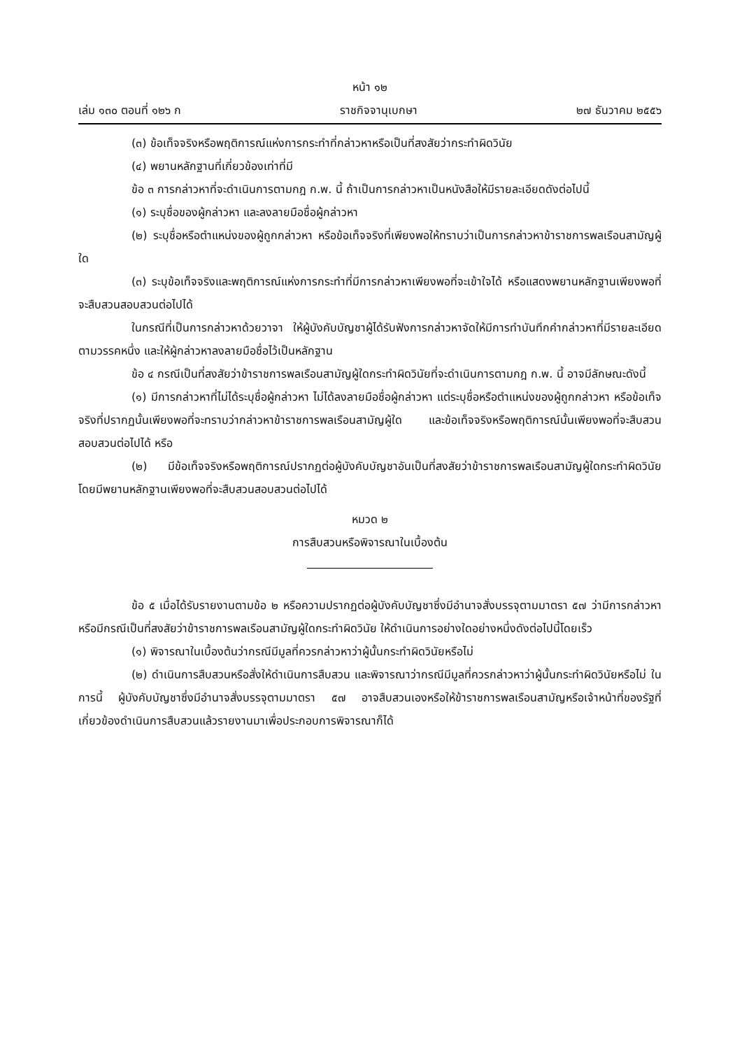หน้า ๑๒
เล่ม ๑๓๐ ตอนที่ ๑๒๖ ก ราชกิจจานุเบกษา ๒๗ ธันวาคม ๒๕๕๖
(๓) ข้อเท็จจริงหรือพฤติการณ์แห่งการกระทำที่กล่าวหาหรือเป็นที่สงสัยว่ากระทำผิดวินัย
(๔) พยานหลักฐานที่เกี่ยวข้องเท่าที่มี
ข้อ ๓ การกล่าวหาที่จะดำเนินการตามกฎ ก.พ. นี้ ถ้าเป็นการกล่าวหาเป็นหนังสือให้มีรายละเอียดดังต่อไปนี้
(๑) ระบุชื่อของผู้กล่าวหา และลงลายมือชื่อผู้กล่าวหา
(๒) ระบุชื่อหรือตำแหน่งของผู้ถูกกล่าวหา หรือข้อเท็จจริงที่เพียงพอให้ทราบว่าเป็นการกล่าวหาข้าราชการพลเรือนสามัญผู้ใด
(๓) ระบุข้อเท็จจริงและพฤติการณ์แห่งการกระทำที่มีการกล่าวหาเพียงพอที่จะเข้าใจได้ หรือแสดงพยานหลักฐานเพียงพอที่จะสืบสวนสอบสวนต่อไปได้
ในกรณีที่เป็นการกล่าวหาด้วยวาจา ให้ผู้บังคับบัญชาผู้ได้รับฟังการกล่าวหาจัดให้มีการทำบันทึกคำกล่าวหาที่มีรายละเอียดตามวรรคหนึ่ง และให้ผู้กล่าวหาลงลายมือชื่อไว้เป็นหลักฐาน
ข้อ ๔ กรณีเป็นที่สงสัยว่าข้าราชการพลเรือนสามัญผู้ใดกระทำผิดวินัยที่จะดำเนินการตามกฎ ก.พ. นี้ อาจมีลักษณะดังนี้
(๑) มีการกล่าวหาที่ไม่ได้ระบุชื่อผู้กล่าวหา ไม่ได้ลงลายมือชื่อผู้กล่าวหา แต่ระบุชื่อหรือตำแหน่งของผู้ถูกกล่าวหา หรือข้อเท็จจริงที่ปรากฏนั้นเพียงพอที่จะทราบว่ากล่าวหาข้าราชการพลเรือนสามัญผู้ใด และข้อเท็จจริงหรือพฤติการณ์นั้นเพียงพอที่จะสืบสวนสอบสวนต่อไปได้ หรือ
(๒) มีข้อเท็จจริงหรือพฤติการณ์ปรากฏต่อผู้บังคับบัญชาอันเป็นที่สงสัยว่าข้าราชการพลเรือนสามัญผู้ใดกระทำผิดวินัย โดยมีพยานหลักฐานเพียงพอที่จะสืบสวนสอบสวนต่อไปได้
หมวด ๒
การสืบสวนหรือพิจารณาในเบื้องต้น
ข้อ ๕ เมื่อได้รับรายงานตามข้อ ๒ หรือความปรากฏต่อผู้บังคับบัญชาซึ่งมีอำนาจสั่งบรรจุตามมาตรา ๕๗ ว่ามีการกล่าวหาหรือมีกรณีเป็นที่สงสัยว่าข้าราชการพลเรือนสามัญผู้ใดกระทำผิดวินัย ให้ดำเนินการอย่างใดอย่างหนึ่งดังต่อไปนี้โดยเร็ว
(๑) พิจารณาในเบื้องต้นว่ากรณีมีมูลที่ควรกล่าวหาว่าผู้นั้นกระทำผิดวินัยหรือไม่
(๒) ดำเนินการสืบสวนหรือสั่งให้ดำเนินการสืบสวน และพิจารณาว่ากรณีมีมูลที่ควรกล่าวหาว่าผู้นั้นกระทำผิดวินัยหรือไม่ ในการนี้ ผู้บังคับบัญชาซึ่งมีอำนาจสั่งบรรจุตามมาตรา ๕๗ อาจสืบสวนเองหรือให้ข้าราชการพลเรือนสามัญหรือเจ้าหน้าที่ของรัฐที่เกี่ยวข้องดำเนินการสืบสวนแล้วรายงานมาเพื่อประกอบการพิจารณาก็ได้